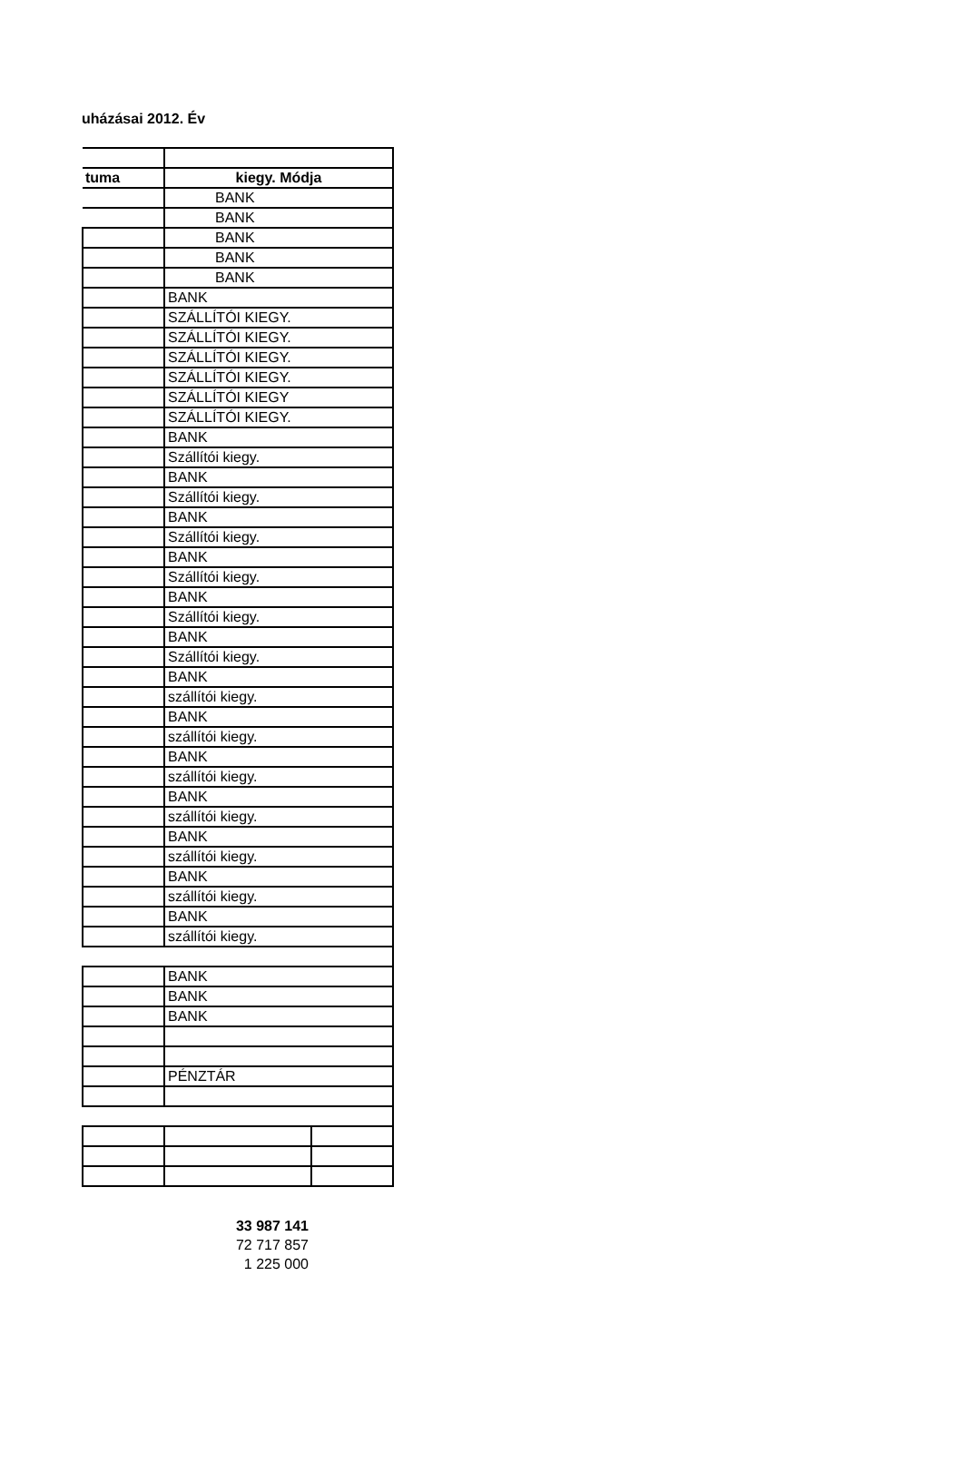uházásai 2012. Év
| tuma | kiegy. Módja |
| | BANK |
| | BANK |
| | BANK |
| | BANK |
| | BANK |
| | BANK |
| | SZÁLLÍTÓI KIEGY. |
| | SZÁLLÍTÓI KIEGY. |
| | SZÁLLÍTÓI KIEGY. |
| | SZÁLLÍTÓI KIEGY. |
| | SZÁLLÍTÓI KIEGY |
| | SZÁLLÍTÓI KIEGY. |
| | BANK |
| | Szállítói kiegy. |
| | BANK |
| | Szállítói kiegy. |
| | BANK |
| | Szállítói kiegy. |
| | BANK |
| | Szállítói kiegy. |
| | BANK |
| | Szállítói kiegy. |
| | BANK |
| | Szállítói kiegy. |
| | BANK |
| | szállítói kiegy. |
| | BANK |
| | szállítói kiegy. |
| | BANK |
| | szállítói kiegy. |
| | BANK |
| | szállítói kiegy. |
| | BANK |
| | szállítói kiegy. |
| | BANK |
| | szállítói kiegy. |
| | BANK |
| | szállítói kiegy. |
| | BANK |
| | BANK |
| | BANK |
| | PÉNZTÁR |
33 987 141
72 717 857
1 225 000